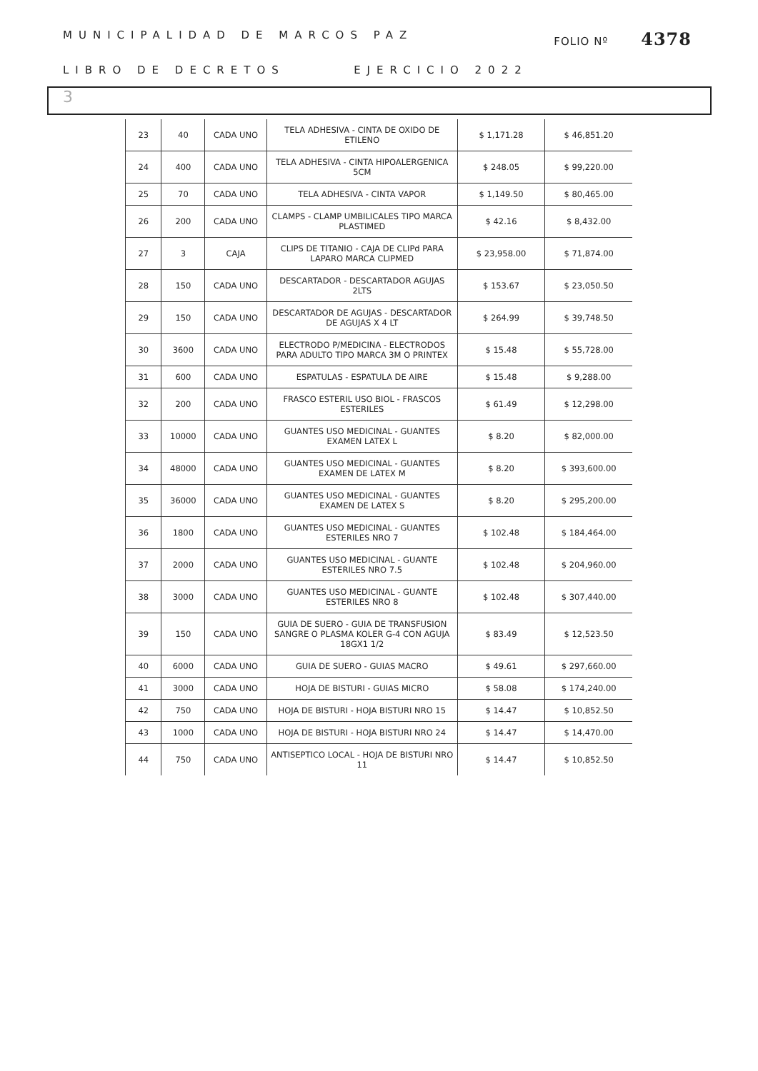MUNICIPALIDAD DE MARCOS PAZ FOLIO Nº 4378
LIBRO DE DECRETOS EJERCICIO 2022
3
| 23 | 40 | CADA UNO | TELA ADHESIVA - CINTA DE OXIDO DE ETILENO | $ 1,171.28 | $ 46,851.20 |
| 24 | 400 | CADA UNO | TELA ADHESIVA - CINTA HIPOALERGENICA 5CM | $ 248.05 | $ 99,220.00 |
| 25 | 70 | CADA UNO | TELA ADHESIVA - CINTA VAPOR | $ 1,149.50 | $ 80,465.00 |
| 26 | 200 | CADA UNO | CLAMPS - CLAMP UMBILICALES TIPO MARCA PLASTIMED | $ 42.16 | $ 8,432.00 |
| 27 | 3 | CAJA | CLIPS DE TITANIO - CAJA DE CLIPd PARA LAPARO MARCA CLIPMED | $ 23,958.00 | $ 71,874.00 |
| 28 | 150 | CADA UNO | DESCARTADOR - DESCARTADOR AGUJAS 2LTS | $ 153.67 | $ 23,050.50 |
| 29 | 150 | CADA UNO | DESCARTADOR DE AGUJAS - DESCARTADOR DE AGUJAS X 4 LT | $ 264.99 | $ 39,748.50 |
| 30 | 3600 | CADA UNO | ELECTRODO P/MEDICINA - ELECTRODOS PARA ADULTO TIPO MARCA 3M O PRINTEX | $ 15.48 | $ 55,728.00 |
| 31 | 600 | CADA UNO | ESPATULAS - ESPATULA DE AIRE | $ 15.48 | $ 9,288.00 |
| 32 | 200 | CADA UNO | FRASCO ESTERIL USO BIOL - FRASCOS ESTERILES | $ 61.49 | $ 12,298.00 |
| 33 | 10000 | CADA UNO | GUANTES USO MEDICINAL - GUANTES EXAMEN LATEX L | $ 8.20 | $ 82,000.00 |
| 34 | 48000 | CADA UNO | GUANTES USO MEDICINAL - GUANTES EXAMEN DE LATEX M | $ 8.20 | $ 393,600.00 |
| 35 | 36000 | CADA UNO | GUANTES USO MEDICINAL - GUANTES EXAMEN DE LATEX S | $ 8.20 | $ 295,200.00 |
| 36 | 1800 | CADA UNO | GUANTES USO MEDICINAL - GUANTES ESTERILES NRO 7 | $ 102.48 | $ 184,464.00 |
| 37 | 2000 | CADA UNO | GUANTES USO MEDICINAL - GUANTE ESTERILES NRO 7.5 | $ 102.48 | $ 204,960.00 |
| 38 | 3000 | CADA UNO | GUANTES USO MEDICINAL - GUANTE ESTERILES NRO 8 | $ 102.48 | $ 307,440.00 |
| 39 | 150 | CADA UNO | GUIA DE SUERO - GUIA DE TRANSFUSION SANGRE O PLASMA KOLER G-4 CON AGUJA 18GX1 1/2 | $ 83.49 | $ 12,523.50 |
| 40 | 6000 | CADA UNO | GUIA DE SUERO - GUIAS MACRO | $ 49.61 | $ 297,660.00 |
| 41 | 3000 | CADA UNO | HOJA DE BISTURI - GUIAS MICRO | $ 58.08 | $ 174,240.00 |
| 42 | 750 | CADA UNO | HOJA DE BISTURI - HOJA BISTURI NRO 15 | $ 14.47 | $ 10,852.50 |
| 43 | 1000 | CADA UNO | HOJA DE BISTURI - HOJA BISTURI NRO 24 | $ 14.47 | $ 14,470.00 |
| 44 | 750 | CADA UNO | ANTISEPTICO LOCAL - HOJA DE BISTURI NRO 11 | $ 14.47 | $ 10,852.50 |